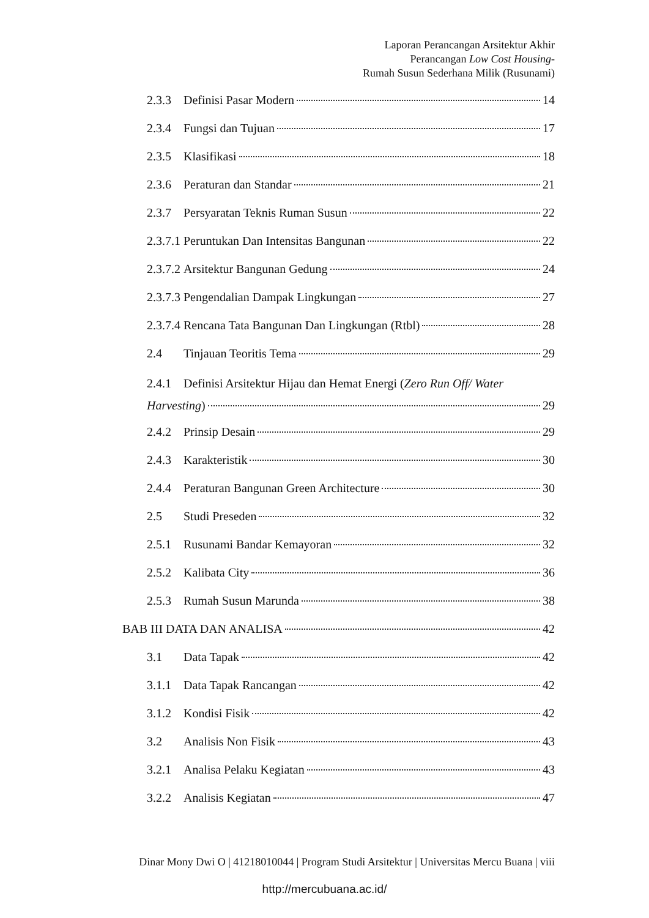Laporan Perancangan Arsitektur Akhir
Perancangan Low Cost Housing-
Rumah Susun Sederhana Milik (Rusunami)
2.3.3 Definisi Pasar Modern 14
2.3.4 Fungsi dan Tujuan 17
2.3.5 Klasifikasi 18
2.3.6 Peraturan dan Standar 21
2.3.7 Persyaratan Teknis Ruman Susun 22
2.3.7.1 Peruntukan Dan Intensitas Bangunan 22
2.3.7.2 Arsitektur Bangunan Gedung 24
2.3.7.3 Pengendalian Dampak Lingkungan 27
2.3.7.4 Rencana Tata Bangunan Dan Lingkungan (Rtbl) 28
2.4 Tinjauan Teoritis Tema 29
2.4.1 Definisi Arsitektur Hijau dan Hemat Energi (Zero Run Off/ Water
Harvesting) 29
2.4.2 Prinsip Desain 29
2.4.3 Karakteristik 30
2.4.4 Peraturan Bangunan Green Architecture 30
2.5 Studi Preseden 32
2.5.1 Rusunami Bandar Kemayoran 32
2.5.2 Kalibata City 36
2.5.3 Rumah Susun Marunda 38
BAB III DATA DAN ANALISA 42
3.1 Data Tapak 42
3.1.1 Data Tapak Rancangan 42
3.1.2 Kondisi Fisik 42
3.2 Analisis Non Fisik 43
3.2.1 Analisa Pelaku Kegiatan 43
3.2.2 Analisis Kegiatan 47
Dinar Mony Dwi O | 41218010044 | Program Studi Arsitektur | Universitas Mercu Buana | viii
http://mercubuana.ac.id/